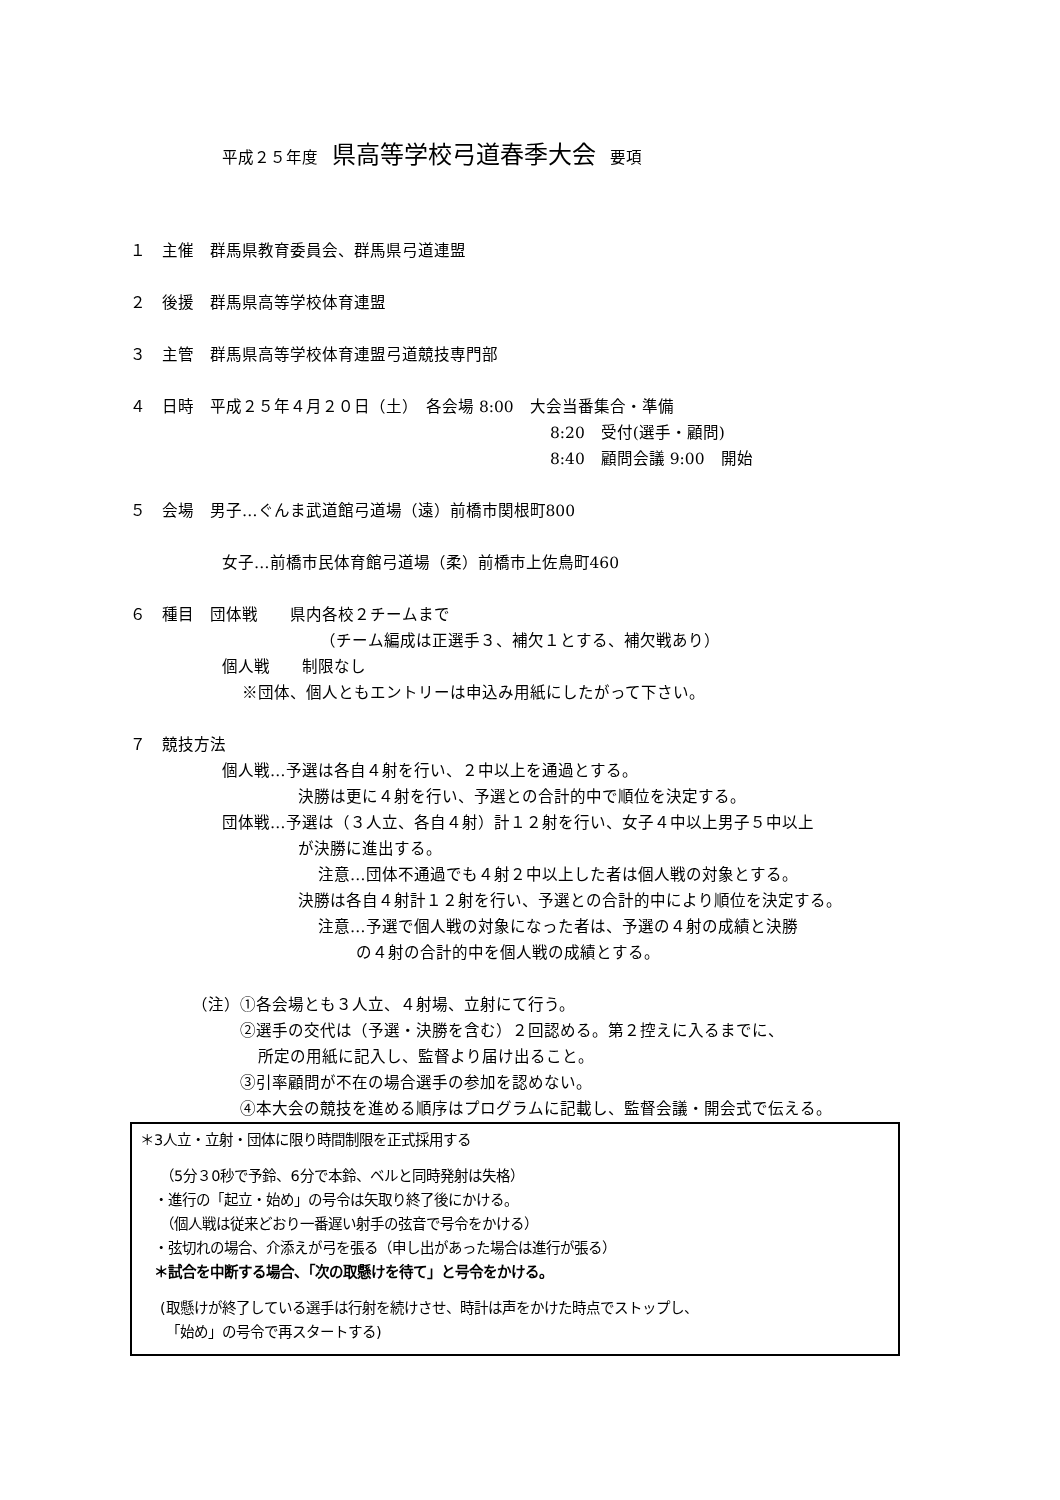平成２５年度 県高等学校弓道春季大会 要項
１　主催　群馬県教育委員会、群馬県弓道連盟
２　後援　群馬県高等学校体育連盟
３　主管　群馬県高等学校体育連盟弓道競技専門部
４　日時　平成２５年４月２０日（土）　各会場 8:00　大会当番集合・準備
8:20　受付(選手・顧問)
8:40　顧問会議 9:00　開始
５　会場　男子…ぐんま武道館弓道場（遠）前橋市関根町800
女子…前橋市民体育館弓道場（柔）前橋市上佐鳥町460
６　種目　団体戦　　県内各校２チームまで
（チーム編成は正選手３、補欠１とする、補欠戦あり）
個人戦　　制限なし
※団体、個人ともエントリーは申込み用紙にしたがって下さい。
７　競技方法
個人戦…予選は各自４射を行い、２中以上を通過とする。
決勝は更に４射を行い、予選との合計的中で順位を決定する。
団体戦…予選は（３人立、各自４射）計１２射を行い、女子４中以上男子５中以上
が決勝に進出する。
注意…団体不通過でも４射２中以上した者は個人戦の対象とする。
決勝は各自４射計１２射を行い、予選との合計的中により順位を決定する。
注意…予選で個人戦の対象になった者は、予選の４射の成績と決勝
の４射の合計的中を個人戦の成績とする。
（注）①各会場とも３人立、４射場、立射にて行う。
②選手の交代は（予選・決勝を含む）２回認める。第２控えに入るまでに、
所定の用紙に記入し、監督より届け出ること。
③引率顧問が不在の場合選手の参加を認めない。
④本大会の競技を進める順序はプログラムに記載し、監督会議・開会式で伝える。
＊3人立・立射・団体に限り時間制限を正式採用する
（5分３0秒で予鈴、6分で本鈴、ベルと同時発射は失格）
・進行の「起立・始め」の号令は矢取り終了後にかける。
（個人戦は従来どおり一番遅い射手の弦音で号令をかける）
・弦切れの場合、介添えが弓を張る（申し出があった場合は進行が張る）
＊試合を中断する場合、「次の取懸けを待て」と号令をかける。
(取懸けが終了している選手は行射を続けさせ、時計は声をかけた時点でストップし、
「始め」の号令で再スタートする)